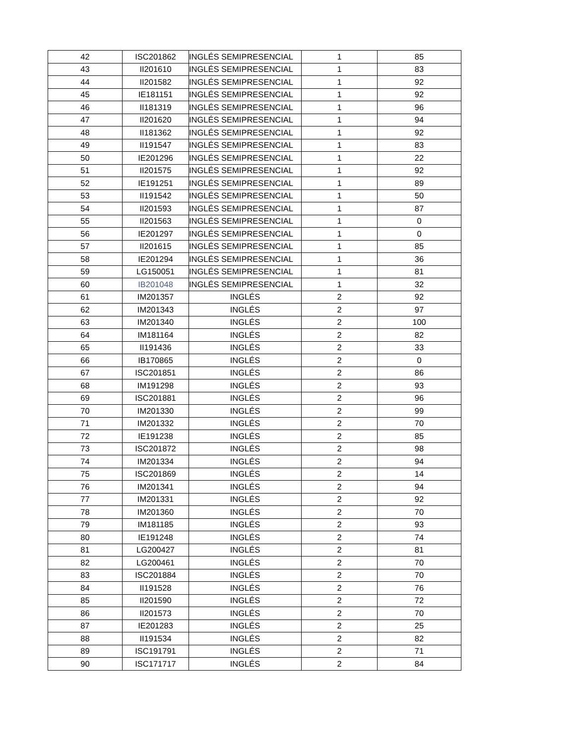| 42 | ISC201862 | INGLÉS SEMIPRESENCIAL | 1 | 85 |
| 43 | II201610 | INGLÉS SEMIPRESENCIAL | 1 | 83 |
| 44 | II201582 | INGLÉS SEMIPRESENCIAL | 1 | 92 |
| 45 | IE181151 | INGLÉS SEMIPRESENCIAL | 1 | 92 |
| 46 | II181319 | INGLÉS SEMIPRESENCIAL | 1 | 96 |
| 47 | II201620 | INGLÉS SEMIPRESENCIAL | 1 | 94 |
| 48 | II181362 | INGLÉS SEMIPRESENCIAL | 1 | 92 |
| 49 | II191547 | INGLÉS SEMIPRESENCIAL | 1 | 83 |
| 50 | IE201296 | INGLÉS SEMIPRESENCIAL | 1 | 22 |
| 51 | II201575 | INGLÉS SEMIPRESENCIAL | 1 | 92 |
| 52 | IE191251 | INGLÉS SEMIPRESENCIAL | 1 | 89 |
| 53 | II191542 | INGLÉS SEMIPRESENCIAL | 1 | 50 |
| 54 | II201593 | INGLÉS SEMIPRESENCIAL | 1 | 87 |
| 55 | II201563 | INGLÉS SEMIPRESENCIAL | 1 | 0 |
| 56 | IE201297 | INGLÉS SEMIPRESENCIAL | 1 | 0 |
| 57 | II201615 | INGLÉS SEMIPRESENCIAL | 1 | 85 |
| 58 | IE201294 | INGLÉS SEMIPRESENCIAL | 1 | 36 |
| 59 | LG150051 | INGLÉS SEMIPRESENCIAL | 1 | 81 |
| 60 | IB201048 | INGLÉS SEMIPRESENCIAL | 1 | 32 |
| 61 | IM201357 | INGLÉS | 2 | 92 |
| 62 | IM201343 | INGLÉS | 2 | 97 |
| 63 | IM201340 | INGLÉS | 2 | 100 |
| 64 | IM181164 | INGLÉS | 2 | 82 |
| 65 | II191436 | INGLÉS | 2 | 33 |
| 66 | IB170865 | INGLÉS | 2 | 0 |
| 67 | ISC201851 | INGLÉS | 2 | 86 |
| 68 | IM191298 | INGLÉS | 2 | 93 |
| 69 | ISC201881 | INGLÉS | 2 | 96 |
| 70 | IM201330 | INGLÉS | 2 | 99 |
| 71 | IM201332 | INGLÉS | 2 | 70 |
| 72 | IE191238 | INGLÉS | 2 | 85 |
| 73 | ISC201872 | INGLÉS | 2 | 98 |
| 74 | IM201334 | INGLÉS | 2 | 94 |
| 75 | ISC201869 | INGLÉS | 2 | 14 |
| 76 | IM201341 | INGLÉS | 2 | 94 |
| 77 | IM201331 | INGLÉS | 2 | 92 |
| 78 | IM201360 | INGLÉS | 2 | 70 |
| 79 | IM181185 | INGLÉS | 2 | 93 |
| 80 | IE191248 | INGLÉS | 2 | 74 |
| 81 | LG200427 | INGLÉS | 2 | 81 |
| 82 | LG200461 | INGLÉS | 2 | 70 |
| 83 | ISC201884 | INGLÉS | 2 | 70 |
| 84 | II191528 | INGLÉS | 2 | 76 |
| 85 | II201590 | INGLÉS | 2 | 72 |
| 86 | II201573 | INGLÉS | 2 | 70 |
| 87 | IE201283 | INGLÉS | 2 | 25 |
| 88 | II191534 | INGLÉS | 2 | 82 |
| 89 | ISC191791 | INGLÉS | 2 | 71 |
| 90 | ISC171717 | INGLÉS | 2 | 84 |